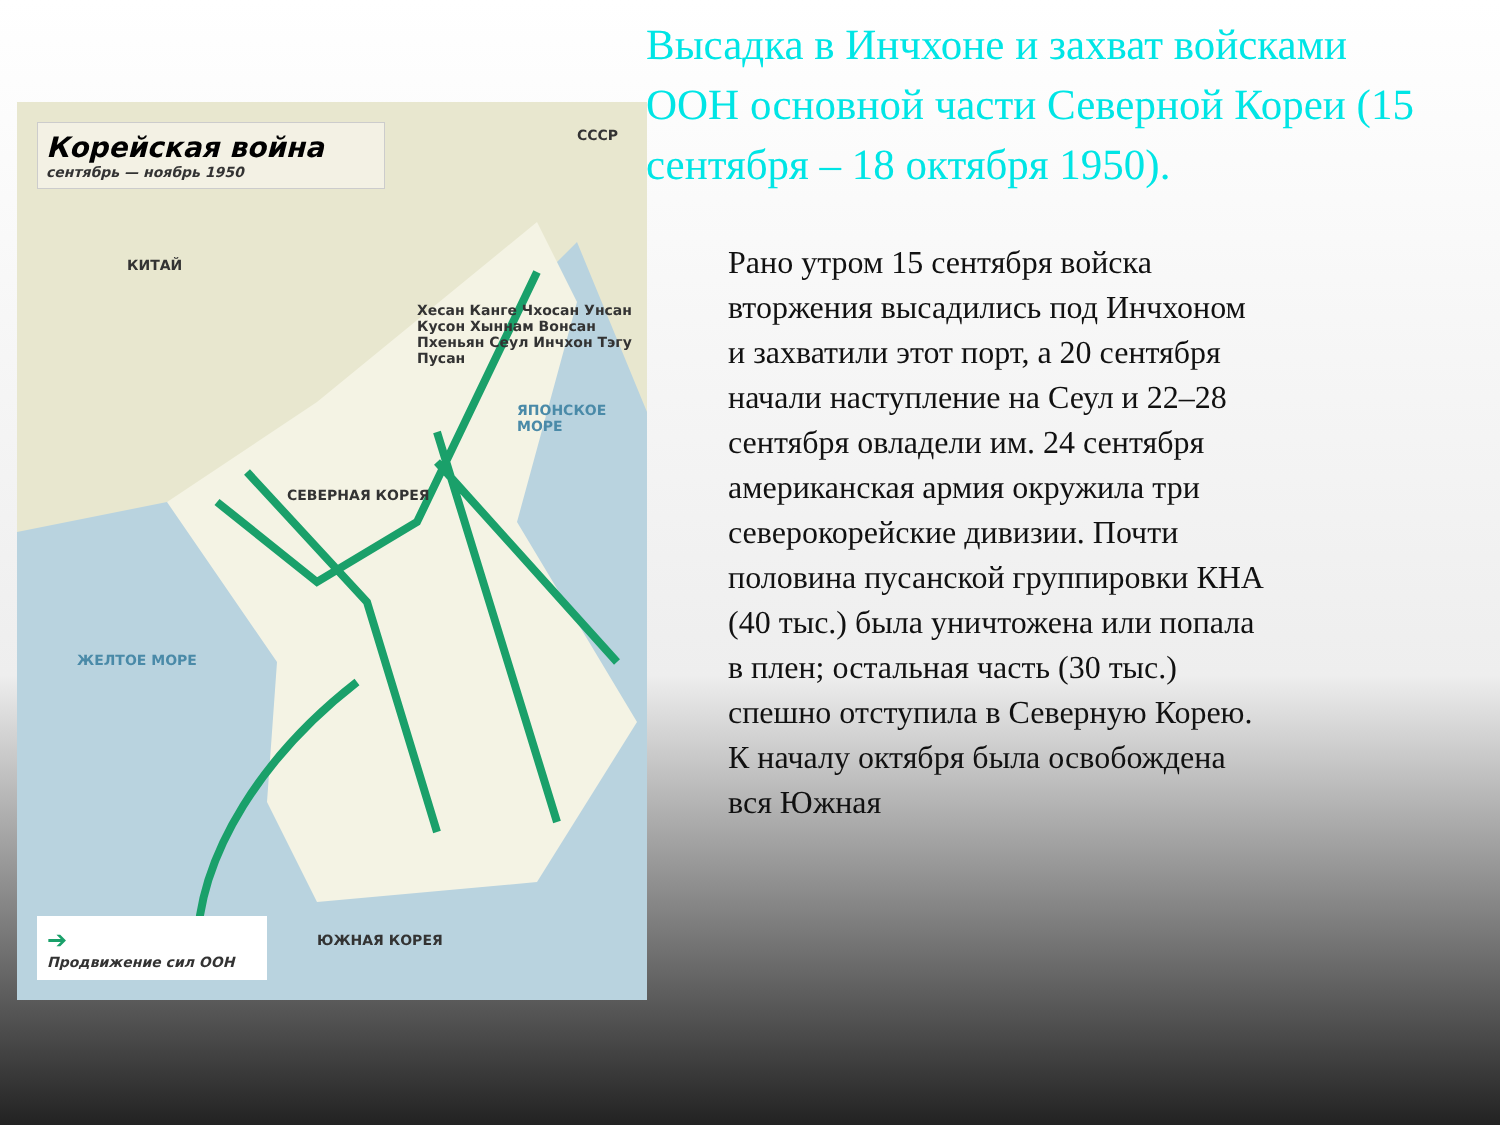Высадка в Инчхоне и захват войсками
ООН основной части Северной Кореи (15
сентября – 18 октября 1950).
Корейская война
сентябрь — ноябрь 1950
СССР
КИТАЙ
СЕВЕРНАЯ КОРЕЯ
ЮЖНАЯ КОРЕЯ
ЯПОНСКОЕ МОРЕ
ЖЕЛТОЕ МОРЕ
Хесан Канге Чхосан Унсан Кусон Хыннам Вонсан Пхеньян Сеул Инчхон Тэгу Пусан
➔
Продвижение сил ООН
Рано утром 15 сентября войска вторжения высадились под Инчхоном и захватили этот порт, а 20 сентября начали наступление на Сеул и 22–28 сентября овладели им. 24 сентября американская армия окружила три северокорейские дивизии. Почти половина пусанской группировки КНА (40 тыс.) была уничтожена или попала в плен; остальная часть (30 тыс.) спешно отступила в Северную Корею. К началу октября была освобождена вся Южная